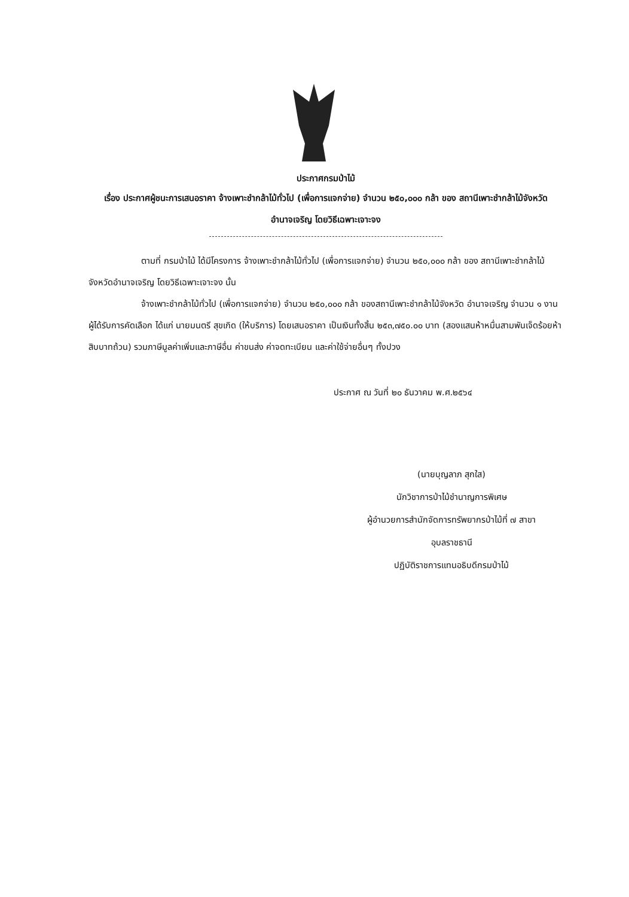ประกาศกรมป่าไม้
เรื่อง ประกาศผู้ชนะการเสนอราคา จ้างเพาะชำกล้าไม้ทั่วไป (เพื่อการแจกจ่าย) จำนวน ๒๕๐,๐๐๐ กล้า ของ สถานีเพาะชำกล้าไม้จังหวัดอำนาจเจริญ โดยวิธีเฉพาะเจาะจง
ตามที่ กรมป่าไม้ ได้มีโครงการ จ้างเพาะชำกล้าไม้ทั่วไป (เพื่อการแจกจ่าย) จำนวน ๒๕๐,๐๐๐ กล้า ของ สถานีเพาะชำกล้าไม้จังหวัดอำนาจเจริญ โดยวิธีเฉพาะเจาะจง นั้น
จ้างเพาะชำกล้าไม้ทั่วไป (เพื่อการแจกจ่าย) จำนวน ๒๕๐,๐๐๐ กล้า ของสถานีเพาะชำกล้าไม้จังหวัด อำนาจเจริญ จำนวน ๑ งาน ผู้ได้รับการคัดเลือก ได้แก่ นายมนตรี สุขเกิด (ให้บริการ) โดยเสนอราคา เป็นเงินทั้งสิ้น ๒๕๓,๗๕๐.๐๐ บาท (สองแสนห้าหมื่นสามพันเจ็ดร้อยห้าสิบบาทถ้วน) รวมภาษีมูลค่าเพิ่มและภาษีอื่น ค่าขนส่ง ค่าจดทะเบียน และค่าใช้จ่ายอื่นๆ ทั้งปวง
ประกาศ ณ วันที่ ๒๐ ธันวาคม พ.ศ.๒๕๖๔
(นายบุญลาภ สุกใส)
นักวิชาการป่าไม้ชำนาญการพิเศษ
ผู้อำนวยการสำนักจัดการทรัพยากรป่าไม้ที่ ๗ สาขา
อุบลราชธานี
ปฏิบัติราชการแทนอธิบดีกรมป่าไม้